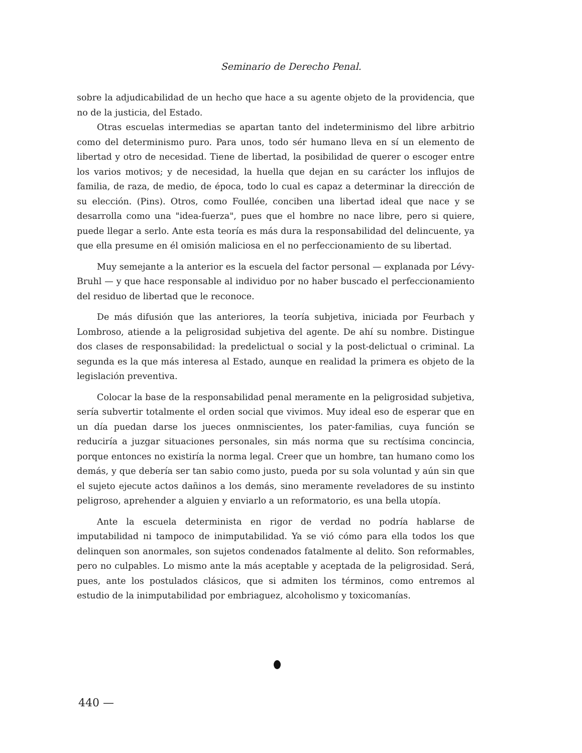Seminario de Derecho Penal.
sobre la adjudicabilidad de un hecho que hace a su agente objeto de la providencia, que no de la justicia, del Estado.
Otras escuelas intermedias se apartan tanto del indeterminismo del libre arbitrio como del determinismo puro. Para unos, todo sér humano lleva en sí un elemento de libertad y otro de necesidad. Tiene de libertad, la posibilidad de querer o escoger entre los varios motivos; y de necesidad, la huella que dejan en su carácter los influjos de familia, de raza, de medio, de época, todo lo cual es capaz a determinar la dirección de su elección. (Pins). Otros, como Foullée, conciben una libertad ideal que nace y se desarrolla como una "idea-fuerza", pues que el hombre no nace libre, pero si quiere, puede llegar a serlo. Ante esta teoría es más dura la responsabilidad del delincuente, ya que ella presume en él omisión maliciosa en el no perfeccionamiento de su libertad.
Muy semejante a la anterior es la escuela del factor personal — explanada por Lévy-Bruhl — y que hace responsable al individuo por no haber buscado el perfeccionamiento del residuo de libertad que le reconoce.
De más difusión que las anteriores, la teoría subjetiva, iniciada por Feurbach y Lombroso, atiende a la peligrosidad subjetiva del agente. De ahí su nombre. Distingue dos clases de responsabilidad: la predelictual o social y la post-delictual o criminal. La segunda es la que más interesa al Estado, aunque en realidad la primera es objeto de la legislación preventiva.
Colocar la base de la responsabilidad penal meramente en la peligrosidad subjetiva, sería subvertir totalmente el orden social que vivimos. Muy ideal eso de esperar que en un día puedan darse los jueces onmniscientes, los pater-familias, cuya función se reduciría a juzgar situaciones personales, sin más norma que su rectísima concincia, porque entonces no existiría la norma legal. Creer que un hombre, tan humano como los demás, y que debería ser tan sabio como justo, pueda por su sola voluntad y aún sin que el sujeto ejecute actos dañinos a los demás, sino meramente reveladores de su instinto peligroso, aprehender a alguien y enviarlo a un reformatorio, es una bella utopía.
Ante la escuela determinista en rigor de verdad no podría hablarse de imputabilidad ni tampoco de inimputabilidad. Ya se vió cómo para ella todos los que delinquen son anormales, son sujetos condenados fatalmente al delito. Son reformables, pero no culpables. Lo mismo ante la más aceptable y aceptada de la peligrosidad. Será, pues, ante los postulados clásicos, que si admiten los términos, como entremos al estudio de la inimputabilidad por embriaguez, alcoholismo y toxicomanías.
440 —